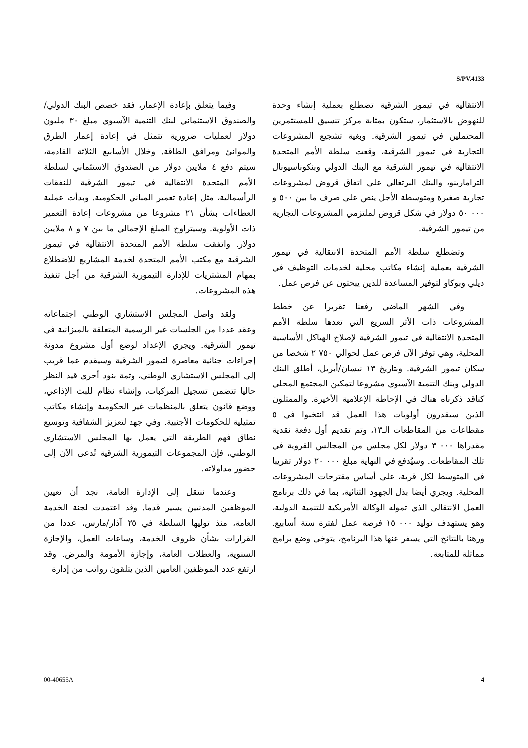S/PV.4133
الانتقالية في تيمور الشرقية تضطلع بعملية إنشاء وحدة للنهوض بالاستثمار، ستكون بمثابة مركز تنسيق للمستثمرين المحتملين في تيمور الشرقية. وبغية تشجيع المشروعات التجارية في تيمور الشرقية، وقعت سلطة الأمم المتحدة الانتقالية في تيمور الشرقية مع البنك الدولي وبنكوناسيونال الترامارينو، والبنك البرتغالي على اتفاق قروض لمشروعات تجارية صغيرة ومتوسطة الأجل ينص على صرف ما بين ٥٠٠ و ٠٠٠ ٥٠ دولار في شكل قروض لملتزمي المشروعات التجارية من تيمور الشرقية.
وتضطلع سلطة الأمم المتحدة الانتقالية في تيمور الشرقية بعملية إنشاء مكاتب محلية لخدمات التوظيف في ديلي وبوكاو لتوفير المساعدة للذين يبحثون عن فرص عمل.
وفي الشهر الماضي رفعنا تقريرا عن خطط المشروعات ذات الأثر السريع التي تعدها سلطة الأمم المتحدة الانتقالية في تيمور الشرقية لإصلاح الهياكل الأساسية المحلية، وهي توفر الآن فرص عمل لحوالي ٧٥٠ ٢ شخصا من سكان تيمور الشرقية. وبتاريخ ١٣ نيسان/أبريل، أطلق البنك الدولي وبنك التنمية الآسيوي مشروعا لتمكين المجتمع المحلي كناقد ذكرناه هناك في الإحاطة الإعلامية الأخيرة. والممثلون الذين سيقدرون أولويات هذا العمل قد انتخبوا في ٥ مقطاعات من المقاطعات الـ١٣، وتم تقديم أول دفعة نقدية مقدراها ٠٠٠ ٣ دولار لكل مجلس من المجالس القروية في تلك المقاطعات. وسيُدفع في النهاية مبلغ ٠٠٠ ٢٠ دولار تقريبا في المتوسط لكل قرية، على أساس مقترحات المشروعات المحلية. ويجري أيضا بذل الجهود الثنائية، بما في ذلك برنامج العمل الانتقالي الذي تموله الوكالة الأمريكية للتنمية الدولية، وهو يستهدف توليد ٠٠٠ ١٥ فرصة عمل لفترة ستة أسابيع. ورهنا بالنتائج التي يسفر عنها هذا البرنامج، يتوخى وضع برامج مماثلة للمتابعة.
وفيما يتعلق بإعادة الإعمار، فقد خصص البنك الدولي/والصندوق الاستئماني لبنك التنمية الآسيوي مبلغ ٣٠ مليون دولار لعمليات ضرورية تتمثل في إعادة إعمار الطرق والموانئ ومرافق الطاقة. وخلال الأسابيع الثلاثة القادمة، سيتم دفع ٤ ملايين دولار من الصندوق الاستئماني لسلطة الأمم المتحدة الانتقالية في تيمور الشرقية للنفقات الرأسمالية، مثل إعادة تعمير المباني الحكومية. وبدأت عملية العطاءات بشأن ٢١ مشروعا من مشروعات إعادة التعمير ذات الأولوية. وسيتراوح المبلغ الإجمالي ما بين ٧ و ٨ ملايين دولار. واتفقت سلطة الأمم المتحدة الانتقالية في تيمور الشرقية مع مكتب الأمم المتحدة لخدمة المشاريع للاضطلاع بمهام المشتريات للإدارة التيمورية الشرقية من أجل تنفيذ هذه المشروعات.
ولقد واصل المجلس الاستشاري الوطني اجتماعاته وعقد عددا من الجلسات غير الرسمية المتعلقة بالميزانية في تيمور الشرقية. ويجري الإعداد لوضع أول مشروع مدونة إجراءات جنائية معاصرة لتيمور الشرقية وسيقدم عما قريب إلى المجلس الاستشاري الوطني، وثمة بنود أخرى قيد النظر حاليا تتضمن تسجيل المركبات، وإنشاء نظام للبث الإذاعي، ووضع قانون يتعلق بالمنظمات غير الحكومية وإنشاء مكاتب تمثيلية للحكومات الأجنبية. وفي جهد لتعزيز الشفافية وتوسيع نطاق فهم الطريقة التي يعمل بها المجلس الاستشاري الوطني، فإن المجموعات التيمورية الشرقية تُدعى الآن إلى حضور مداولاته.
وعندما ننتقل إلى الإدارة العامة، نجد أن تعيين الموظفين المدنيين يسير قدما. وقد اعتمدت لجنة الخدمة العامة، منذ توليها السلطة في ٢٥ آذار/مارس، عددا من القرارات بشأن ظروف الخدمة، وساعات العمل، والإجازة السنوية، والعطلات العامة، وإجازة الأمومة والمرض. وقد ارتفع عدد الموظفين العامين الذين يتلقون رواتب من إدارة
00-40655A 4